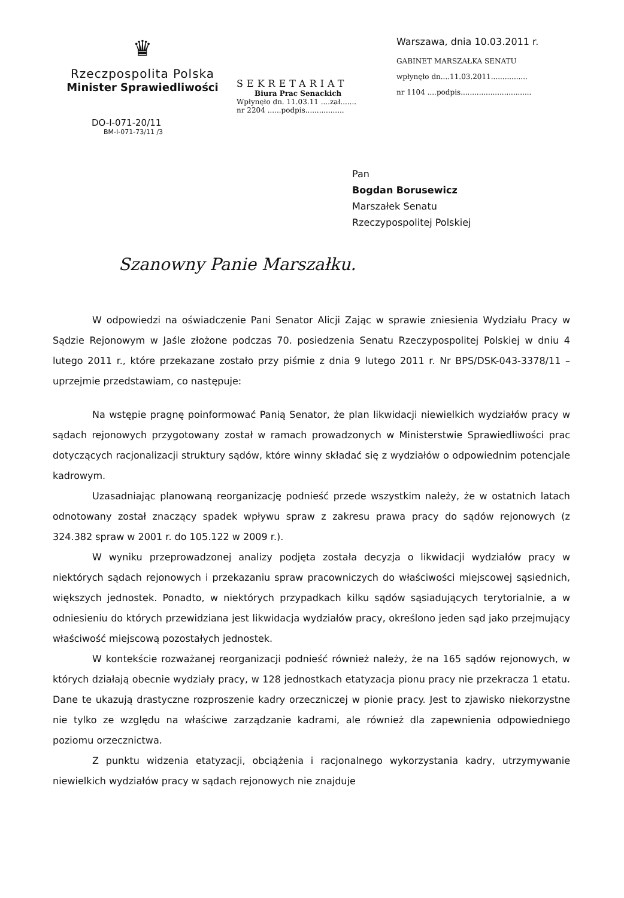♛
Rzeczpospolita Polska
Minister Sprawiedliwości
DO-I-071-20/11
BM-I-071-73/11 /3
SEKRETARIAT
Biura Prac Senackich
Wpłynęło dn. 11.03.11 ....zał.......
nr 2204 ......podpis.................
Warszawa, dnia 10.03.2011 r.
GABINET MARSZAŁKA SENATU
wpłynęło dn....11.03.2011................
nr 1104 ....podpis...............................
Pan
Bogdan Borusewicz
Marszałek Senatu
Rzeczypospolitej Polskiej
Szanowny Panie Marszałku.
W odpowiedzi na oświadczenie Pani Senator Alicji Zając w sprawie zniesienia Wydziału Pracy w Sądzie Rejonowym w Jaśle złożone podczas 70. posiedzenia Senatu Rzeczypospolitej Polskiej w dniu 4 lutego 2011 r., które przekazane zostało przy piśmie z dnia 9 lutego 2011 r. Nr BPS/DSK-043-3378/11 – uprzejmie przedstawiam, co następuje:
Na wstępie pragnę poinformować Panią Senator, że plan likwidacji niewielkich wydziałów pracy w sądach rejonowych przygotowany został w ramach prowadzonych w Ministerstwie Sprawiedliwości prac dotyczących racjonalizacji struktury sądów, które winny składać się z wydziałów o odpowiednim potencjale kadrowym.
Uzasadniając planowaną reorganizację podnieść przede wszystkim należy, że w ostatnich latach odnotowany został znaczący spadek wpływu spraw z zakresu prawa pracy do sądów rejonowych (z 324.382 spraw w 2001 r. do 105.122 w 2009 r.).
W wyniku przeprowadzonej analizy podjęta została decyzja o likwidacji wydziałów pracy w niektórych sądach rejonowych i przekazaniu spraw pracowniczych do właściwości miejscowej sąsiednich, większych jednostek. Ponadto, w niektórych przypadkach kilku sądów sąsiadujących terytorialnie, a w odniesieniu do których przewidziana jest likwidacja wydziałów pracy, określono jeden sąd jako przejmujący właściwość miejscową pozostałych jednostek.
W kontekście rozważanej reorganizacji podnieść również należy, że na 165 sądów rejonowych, w których działają obecnie wydziały pracy, w 128 jednostkach etatyzacja pionu pracy nie przekracza 1 etatu. Dane te ukazują drastyczne rozproszenie kadry orzeczniczej w pionie pracy. Jest to zjawisko niekorzystne nie tylko ze względu na właściwe zarządzanie kadrami, ale również dla zapewnienia odpowiedniego poziomu orzecznictwa.
Z punktu widzenia etatyzacji, obciążenia i racjonalnego wykorzystania kadry, utrzymywanie niewielkich wydziałów pracy w sądach rejonowych nie znajduje